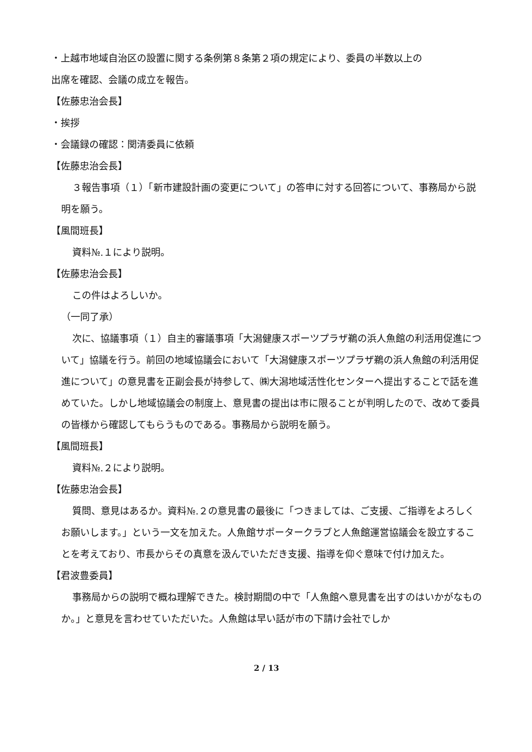・上越市地域自治区の設置に関する条例第８条第２項の規定により、委員の半数以上の
出席を確認、会議の成立を報告。
【佐藤忠治会長】
・挨拶
・会議録の確認：関清委員に依頼
【佐藤忠治会長】
３報告事項（１）「新市建設計画の変更について」の答申に対する回答について、事務局から説明を願う。
【風間班長】
資料№.１により説明。
【佐藤忠治会長】
この件はよろしいか。
（一同了承）
次に、協議事項（１）自主的審議事項「大潟健康スポーツプラザ鵜の浜人魚館の利活用促進について」協議を行う。前回の地域協議会において「大潟健康スポーツプラザ鵜の浜人魚館の利活用促進について」の意見書を正副会長が持参して、㈱大潟地域活性化センターへ提出することで話を進めていた。しかし地域協議会の制度上、意見書の提出は市に限ることが判明したので、改めて委員の皆様から確認してもらうものである。事務局から説明を願う。
【風間班長】
資料№.２により説明。
【佐藤忠治会長】
質問、意見はあるか。資料№.２の意見書の最後に「つきましては、ご支援、ご指導をよろしくお願いします。」という一文を加えた。人魚館サポータークラブと人魚館運営協議会を設立することを考えており、市長からその真意を汲んでいただき支援、指導を仰ぐ意味で付け加えた。
【君波豊委員】
事務局からの説明で概ね理解できた。検討期間の中で「人魚館へ意見書を出すのはいかがなものか。」と意見を言わせていただいた。人魚館は早い話が市の下請け会社でしか
2 / 13